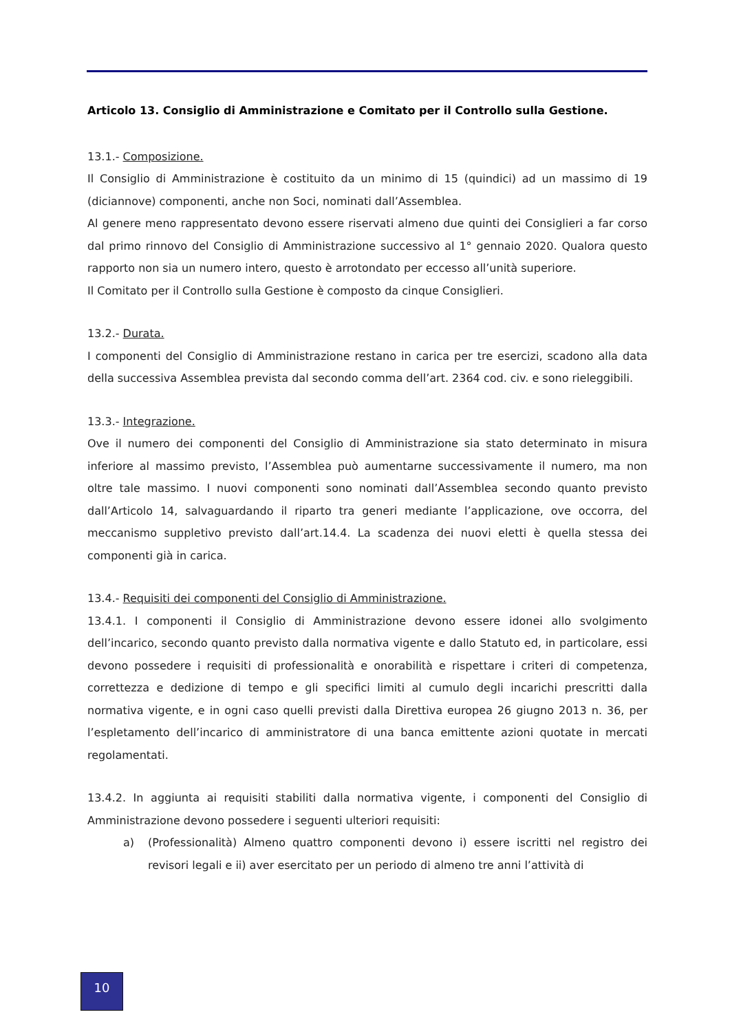Articolo 13. Consiglio di Amministrazione e Comitato per il Controllo sulla Gestione.
13.1.- Composizione.
Il Consiglio di Amministrazione è costituito da un minimo di 15 (quindici) ad un massimo di 19 (diciannove) componenti, anche non Soci, nominati dall’Assemblea.
Al genere meno rappresentato devono essere riservati almeno due quinti dei Consiglieri a far corso dal primo rinnovo del Consiglio di Amministrazione successivo al 1° gennaio 2020. Qualora questo rapporto non sia un numero intero, questo è arrotondato per eccesso all’unità superiore.
Il Comitato per il Controllo sulla Gestione è composto da cinque Consiglieri.
13.2.- Durata.
I componenti del Consiglio di Amministrazione restano in carica per tre esercizi, scadono alla data della successiva Assemblea prevista dal secondo comma dell’art. 2364 cod. civ. e sono rieleggibili.
13.3.- Integrazione.
Ove il numero dei componenti del Consiglio di Amministrazione sia stato determinato in misura inferiore al massimo previsto, l’Assemblea può aumentarne successivamente il numero, ma non oltre tale massimo. I nuovi componenti sono nominati dall’Assemblea secondo quanto previsto dall’Articolo 14, salvaguardando il riparto tra generi mediante l’applicazione, ove occorra, del meccanismo suppletivo previsto dall’art.14.4. La scadenza dei nuovi eletti è quella stessa dei componenti già in carica.
13.4.- Requisiti dei componenti del Consiglio di Amministrazione.
13.4.1. I componenti il Consiglio di Amministrazione devono essere idonei allo svolgimento dell’incarico, secondo quanto previsto dalla normativa vigente e dallo Statuto ed, in particolare, essi devono possedere i requisiti di professionalità e onorabilità e rispettare i criteri di competenza, correttezza e dedizione di tempo e gli specifici limiti al cumulo degli incarichi prescritti dalla normativa vigente, e in ogni caso quelli previsti dalla Direttiva europea 26 giugno 2013 n. 36, per l’espletamento dell’incarico di amministratore di una banca emittente azioni quotate in mercati regolamentati.
13.4.2. In aggiunta ai requisiti stabiliti dalla normativa vigente, i componenti del Consiglio di Amministrazione devono possedere i seguenti ulteriori requisiti:
a) (Professionalità) Almeno quattro componenti devono i) essere iscritti nel registro dei revisori legali e ii) aver esercitato per un periodo di almeno tre anni l’attività di
10